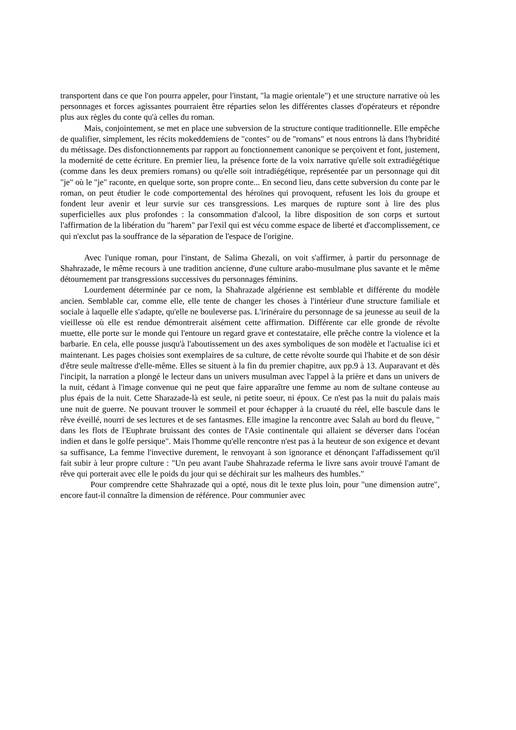transportent dans ce que l'on pourra appeler, pour l'instant, "la magie orientale") et une structure narrative où les personnages et forces agissantes pourraient être réparties selon les différentes classes d'opérateurs et répondre plus aux règles du conte qu'à celles du roman.
Mais, conjointement, se met en place une subversion de la structure contique traditionnelle. Elle empêche de qualifier, simplement, les récits mokeddemiens de "contes" ou de "romans" et nous entrons là dans l'hybridité du métissage. Des disfonctionnements par rapport au fonctionnement canonique se perçoivent et font, justement, la modernité de cette écriture. En premier lieu, la présence forte de la voix narrative qu'elle soit extradiégétique (comme dans les deux premiers romans) ou qu'elle soit intradiégétique, représentée par un personnage qui dit "je" où le "je" raconte, en quelque sorte, son propre conte... En second lieu, dans cette subversion du conte par le roman, on peut étudier le code comportemental des héroïnes qui provoquent, refusent les lois du groupe et fondent leur avenir et leur survie sur ces transgressions. Les marques de rupture sont à lire des plus superficielles aux plus profondes : la consommation d'alcool, la libre disposition de son corps et surtout l'affirmation de la libération du "harem" par l'exil qui est vécu comme espace de liberté et d'accomplissement, ce qui n'exclut pas la souffrance de la séparation de l'espace de l'origine.
Avec l'unique roman, pour l'instant, de Salima Ghezali, on voit s'affirmer, à partir du personnage de Shahrazade, le même recours à une tradition ancienne, d'une culture arabo-musulmane plus savante et le même détournement par transgressions successives du personnages féminins.
Lourdement déterminée par ce nom, la Shahrazade algérienne est semblable et différente du modèle ancien. Semblable car, comme elle, elle tente de changer les choses à l'intérieur d'une structure familiale et sociale à laquelle elle s'adapte, qu'elle ne bouleverse pas. L'irinéraire du personnage de sa jeunesse au seuil de la vieillesse où elle est rendue démontrerait aisément cette affirmation. Différente car elle gronde de révolte muette, elle porte sur le monde qui l'entoure un regard grave et contestataire, elle prêche contre la violence et la barbarie. En cela, elle pousse jusqu'à l'aboutissement un des axes symboliques de son modèle et l'actualise ici et maintenant. Les pages choisies sont exemplaires de sa culture, de cette révolte sourde qui l'habite et de son désir d'être seule maîtresse d'elle-même. Elles se situent à la fin du premier chapitre, aux pp.9 à 13. Auparavant et dès l'incipit, la narration a plongé le lecteur dans un univers musulman avec l'appel à la prière et dans un univers de la nuit, cédant à l'image convenue qui ne peut que faire apparaître une femme au nom de sultane conteuse au plus épais de la nuit. Cette Sharazade-là est seule, ni petite soeur, ni époux. Ce n'est pas la nuit du palais mais une nuit de guerre. Ne pouvant trouver le sommeil et pour échapper à la cruauté du réel, elle bascule dans le rêve éveillé, nourri de ses lectures et de ses fantasmes. Elle imagine la rencontre avec Salah au bord du fleuve, " dans les flots de l'Euphrate bruissant des contes de l'Asie continentale qui allaient se déverser dans l'océan indien et dans le golfe persique". Mais l'homme qu'elle rencontre n'est pas à la heuteur de son exigence et devant sa suffisance, La femme l'invective durement, le renvoyant à son ignorance et dénonçant l'affadissement qu'il fait subir à leur propre culture : "Un peu avant l'aube Shahrazade referma le livre sans avoir trouvé l'amant de rêve qui porterait avec elle le poids du jour qui se déchirait sur les malheurs des humbles."
Pour comprendre cette Shahrazade qui a opté, nous dit le texte plus loin, pour "une dimension autre", encore faut-il connaître la dimension de référence. Pour communier avec